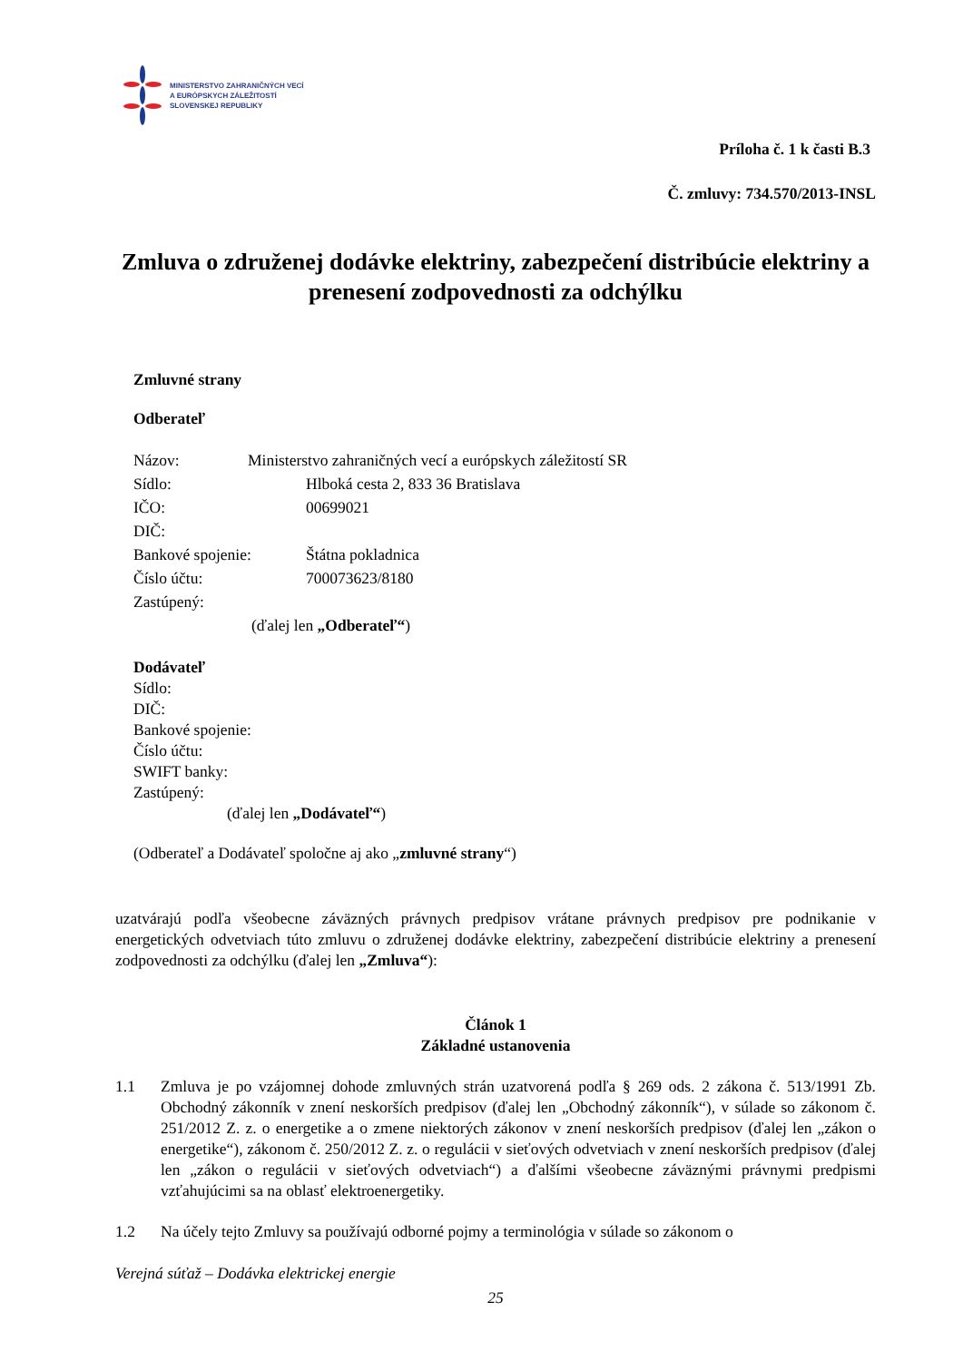MINISTERSTVO ZAHRANIČNÝCH VECÍ
A EURÓPSKYCH ZÁLEŽITOSTÍ
SLOVENSKEJ REPUBLIKY
Príloha č. 1 k časti B.3
Č. zmluvy: 734.570/2013-INSL
Zmluva o združenej dodávke elektriny, zabezpečení distribúcie elektriny a prenesení zodpovednosti za odchýlku
Zmluvné strany
Odberateľ
Názov: Ministerstvo zahraničných vecí a európskych záležitostí SR
Sídlo: Hlboká cesta 2, 833 36 Bratislava
IČO: 00699021
DIČ:
Bankové spojenie: Štátna pokladnica
Číslo účtu: 700073623/8180
Zastúpený:
(ďalej len „Odberateľ“)
Dodávateľ
Sídlo:
DIČ:
Bankové spojenie:
Číslo účtu:
SWIFT banky:
Zastúpený:
(ďalej len „Dodávateľ“)
(Odberateľ a Dodávateľ spoločne aj ako „zmluvné strany“)
uzatvárajú podľa všeobecne záväzných právnych predpisov vrátane právnych predpisov pre podnikanie v energetických odvetviach túto zmluvu o združenej dodávke elektriny, zabezpečení distribúcie elektriny a prenesení zodpovednosti za odchýlku (ďalej len „Zmluva“):
Článok 1
Základné ustanovenia
1.1 Zmluva je po vzájomnej dohode zmluvných strán uzatvorená podľa § 269 ods. 2 zákona č. 513/1991 Zb. Obchodný zákonník v znení neskorších predpisov (ďalej len „Obchodný zákonník“), v súlade so zákonom č. 251/2012 Z. z. o energetike a o zmene niektorých zákonov v znení neskorších predpisov (ďalej len „zákon o energetike“), zákonom č. 250/2012 Z. z. o regulácii v sieťových odvetviach v znení neskorších predpisov (ďalej len „zákon o regulácii v sieťových odvetviach“) a ďalšími všeobecne záväznými právnymi predpismi vzťahujúcimi sa na oblasť elektroenergetiky.
1.2 Na účely tejto Zmluvy sa používajú odborné pojmy a terminológia v súlade so zákonom o
Verejná súťaž – Dodávka elektrickej energie
25